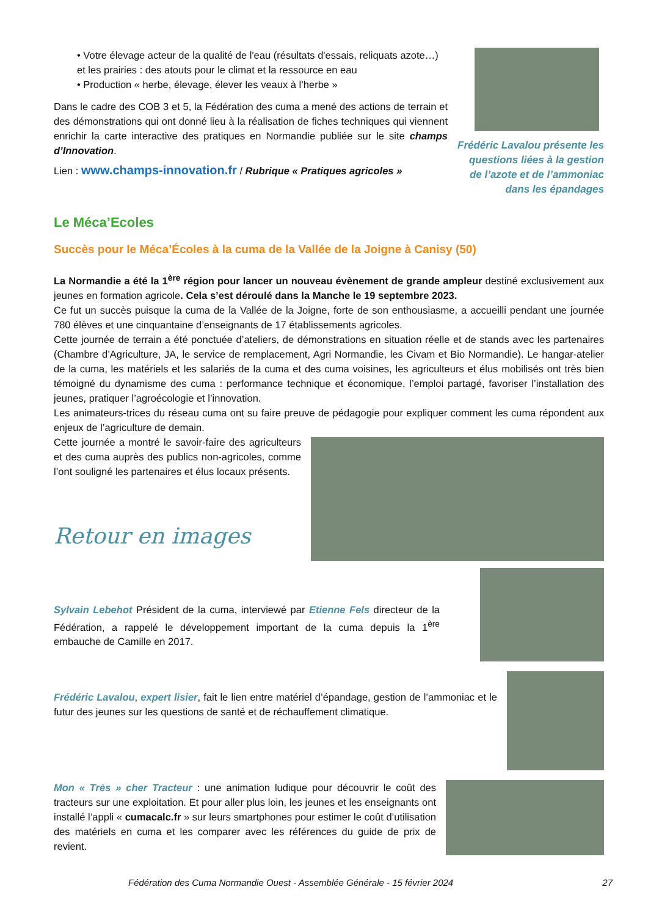• Votre élevage acteur de la qualité de l'eau (résultats d'essais, reliquats azote…) et les prairies : des atouts pour le climat et la ressource en eau
• Production « herbe, élevage, élever les veaux à l’herbe »
Dans le cadre des COB 3 et 5, la Fédération des cuma a mené des actions de terrain et des démonstrations qui ont donné lieu à la réalisation de fiches techniques qui viennent enrichir la carte interactive des pratiques en Normandie publiée sur le site champs d’Innovation.
Lien : www.champs-innovation.fr / Rubrique « Pratiques agricoles »
Frédéric Lavalou présente les questions liées à la gestion de l’azote et de l’ammoniac dans les épandages
Le Méca’Ecoles
Succès pour le Méca’Écoles à la cuma de la Vallée de la Joigne à Canisy (50)
La Normandie a été la 1<sup>ère</sup> région pour lancer un nouveau évènement de grande ampleur destiné exclusivement aux jeunes en formation agricole. Cela s’est déroulé dans la Manche le 19 septembre 2023.
Ce fut un succès puisque la cuma de la Vallée de la Joigne, forte de son enthousiasme, a accueilli pendant une journée 780 élèves et une cinquantaine d’enseignants de 17 établissements agricoles.
Cette journée de terrain a été ponctuée d’ateliers, de démonstrations en situation réelle et de stands avec les partenaires (Chambre d’Agriculture, JA, le service de remplacement, Agri Normandie, les Civam et Bio Normandie). Le hangar-atelier de la cuma, les matériels et les salariés de la cuma et des cuma voisines, les agriculteurs et élus mobilisés ont très bien témoigné du dynamisme des cuma : performance technique et économique, l’emploi partagé, favoriser l’installation des jeunes, pratiquer l’agroécologie et l’innovation.
Les animateurs-trices du réseau cuma ont su faire preuve de pédagogie pour expliquer comment les cuma répondent aux enjeux de l’agriculture de demain.
Cette journée a montré le savoir-faire des agriculteurs et des cuma auprès des publics non-agricoles, comme l’ont souligné les partenaires et élus locaux présents.
Retour en images
Sylvain Lebehot Président de la cuma, interviewé par Etienne Fels directeur de la Fédération, a rappelé le développement important de la cuma depuis la 1<sup>ère</sup> embauche de Camille en 2017.
Frédéric Lavalou, expert lisier, fait le lien entre matériel d’épandage, gestion de l’ammoniac et le futur des jeunes sur les questions de santé et de réchauffement climatique.
Mon « Très » cher Tracteur : une animation ludique pour découvrir le coût des tracteurs sur une exploitation. Et pour aller plus loin, les jeunes et les enseignants ont installé l’appli « cumacalc.fr » sur leurs smartphones pour estimer le coût d’utilisation des matériels en cuma et les comparer avec les références du guide de prix de revient.
Fédération des Cuma Normandie Ouest - Assemblée Générale - 15 février 2024 27